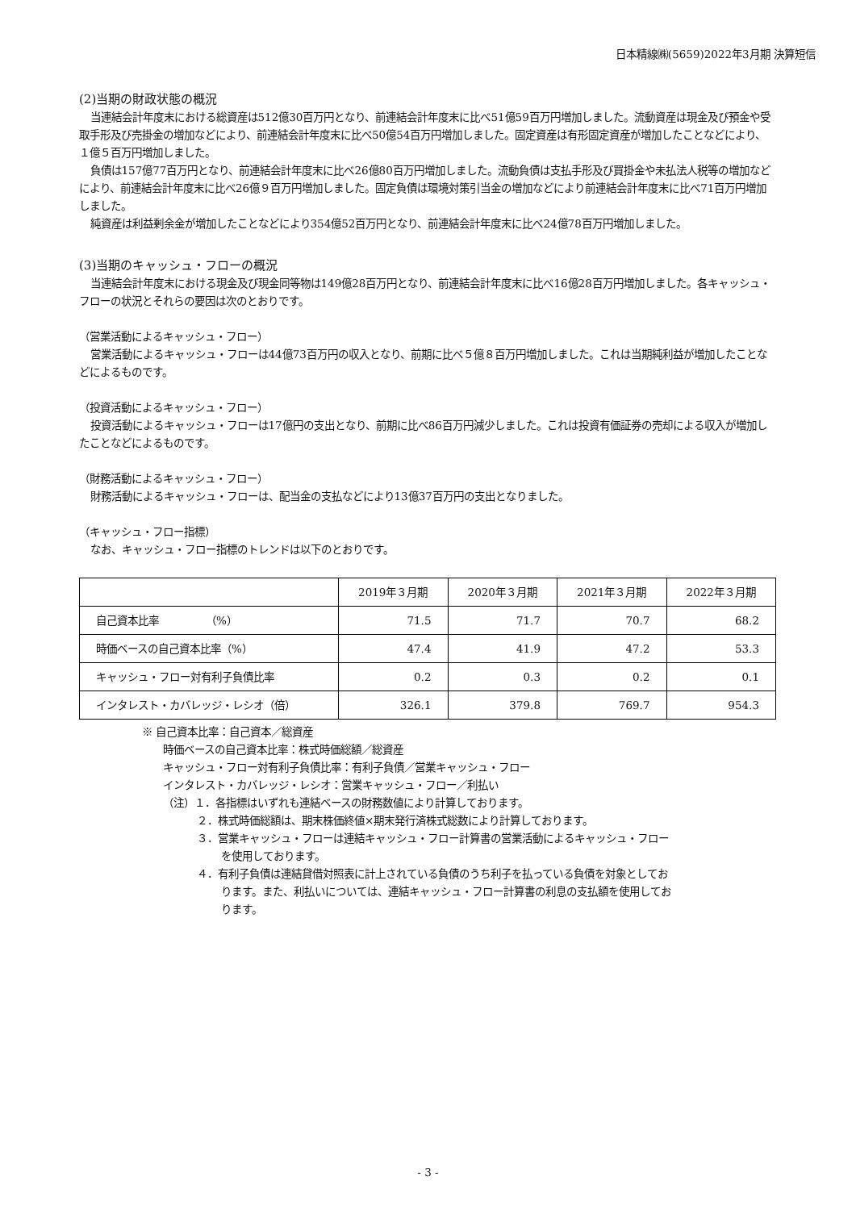日本精線㈱(5659)2022年3月期 決算短信
(2)当期の財政状態の概況
当連結会計年度末における総資産は512億30百万円となり、前連結会計年度末に比べ51億59百万円増加しました。流動資産は現金及び預金や受取手形及び売掛金の増加などにより、前連結会計年度末に比べ50億54百万円増加しました。固定資産は有形固定資産が増加したことなどにより、１億５百万円増加しました。
負債は157億77百万円となり、前連結会計年度末に比べ26億80百万円増加しました。流動負債は支払手形及び買掛金や未払法人税等の増加などにより、前連結会計年度末に比べ26億９百万円増加しました。固定負債は環境対策引当金の増加などにより前連結会計年度末に比べ71百万円増加しました。
純資産は利益剰余金が増加したことなどにより354億52百万円となり、前連結会計年度末に比べ24億78百万円増加しました。
(3)当期のキャッシュ・フローの概況
当連結会計年度末における現金及び現金同等物は149億28百万円となり、前連結会計年度末に比べ16億28百万円増加しました。各キャッシュ・フローの状況とそれらの要因は次のとおりです。
（営業活動によるキャッシュ・フロー）
営業活動によるキャッシュ・フローは44億73百万円の収入となり、前期に比べ５億８百万円増加しました。これは当期純利益が増加したことなどによるものです。
（投資活動によるキャッシュ・フロー）
投資活動によるキャッシュ・フローは17億円の支出となり、前期に比べ86百万円減少しました。これは投資有価証券の売却による収入が増加したことなどによるものです。
（財務活動によるキャッシュ・フロー）
財務活動によるキャッシュ・フローは、配当金の支払などにより13億37百万円の支出となりました。
（キャッシュ・フロー指標）
なお、キャッシュ・フロー指標のトレンドは以下のとおりです。
| | 2019年３月期 | 2020年３月期 | 2021年３月期 | 2022年３月期 |
| --- | --- | --- | --- | --- |
| 自己資本比率 （%） | 71.5 | 71.7 | 70.7 | 68.2 |
| 時価ベースの自己資本比率（%） | 47.4 | 41.9 | 47.2 | 53.3 |
| キャッシュ・フロー対有利子負債比率 | 0.2 | 0.3 | 0.2 | 0.1 |
| インタレスト・カバレッジ・レシオ（倍） | 326.1 | 379.8 | 769.7 | 954.3 |
※ 自己資本比率：自己資本／総資産
時価ベースの自己資本比率：株式時価総額／総資産
キャッシュ・フロー対有利子負債比率：有利子負債／営業キャッシュ・フロー
インタレスト・カバレッジ・レシオ：営業キャッシュ・フロー／利払い
（注）１．各指標はいずれも連結ベースの財務数値により計算しております。
２．株式時価総額は、期末株価終値×期末発行済株式総数により計算しております。
３．営業キャッシュ・フローは連結キャッシュ・フロー計算書の営業活動によるキャッシュ・フロー
を使用しております。
４．有利子負債は連結貸借対照表に計上されている負債のうち利子を払っている負債を対象としてお
ります。また、利払いについては、連結キャッシュ・フロー計算書の利息の支払額を使用してお
ります。
- 3 -